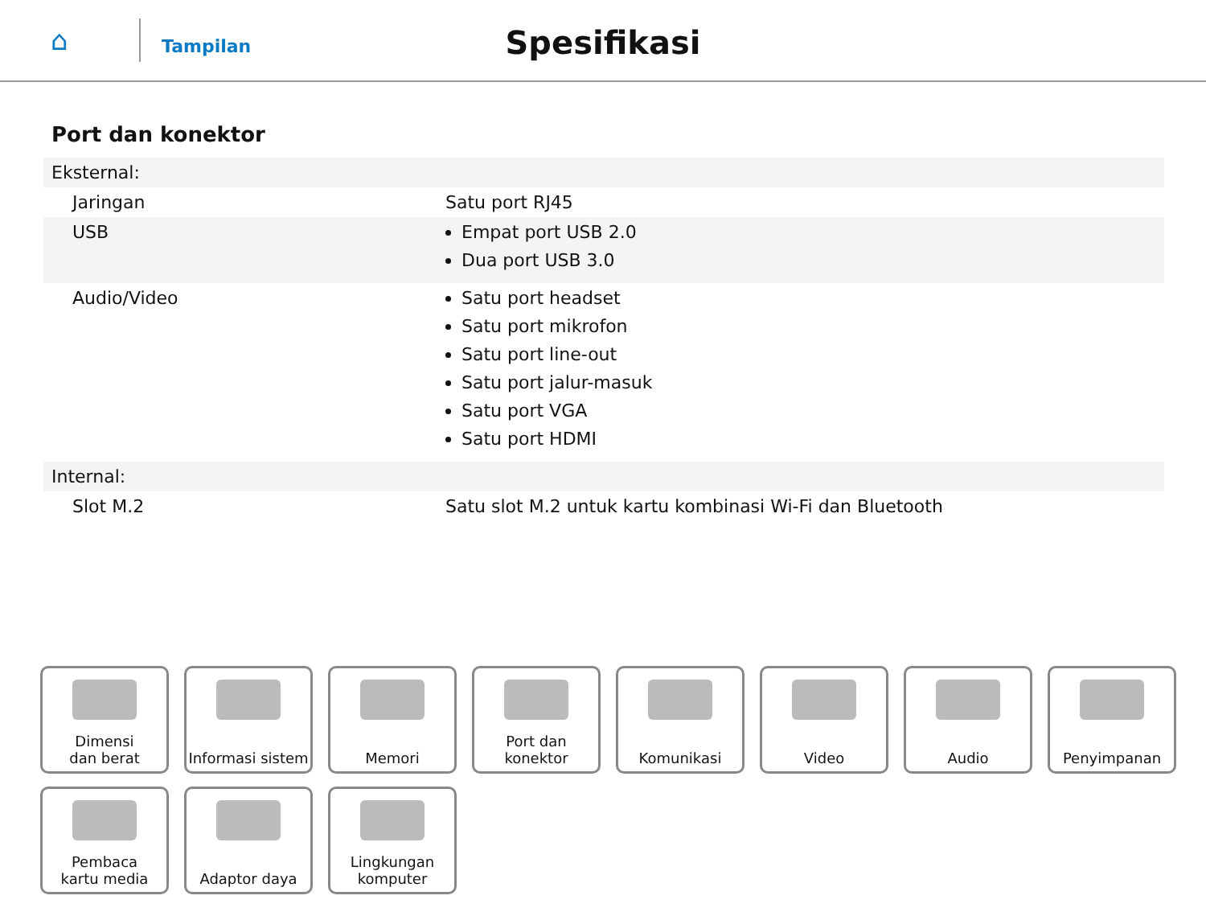⌂
Tampilan
Spesifikasi
Port dan konektor
| Eksternal: | |
| Jaringan | Satu port RJ45 |
| USB | Empat port USB 2.0 Dua port USB 3.0 |
| Audio/Video | Satu port headset Satu port mikrofon Satu port line-out Satu port jalur-masuk Satu port VGA Satu port HDMI |
| Internal: | |
| Slot M.2 | Satu slot M.2 untuk kartu kombinasi Wi-Fi dan Bluetooth |
Dimensi
dan berat
Informasi sistem
Memori
Port dan
konektor
Komunikasi
Video
Audio
Penyimpanan
Pembaca
kartu media
Adaptor daya
Lingkungan
komputer